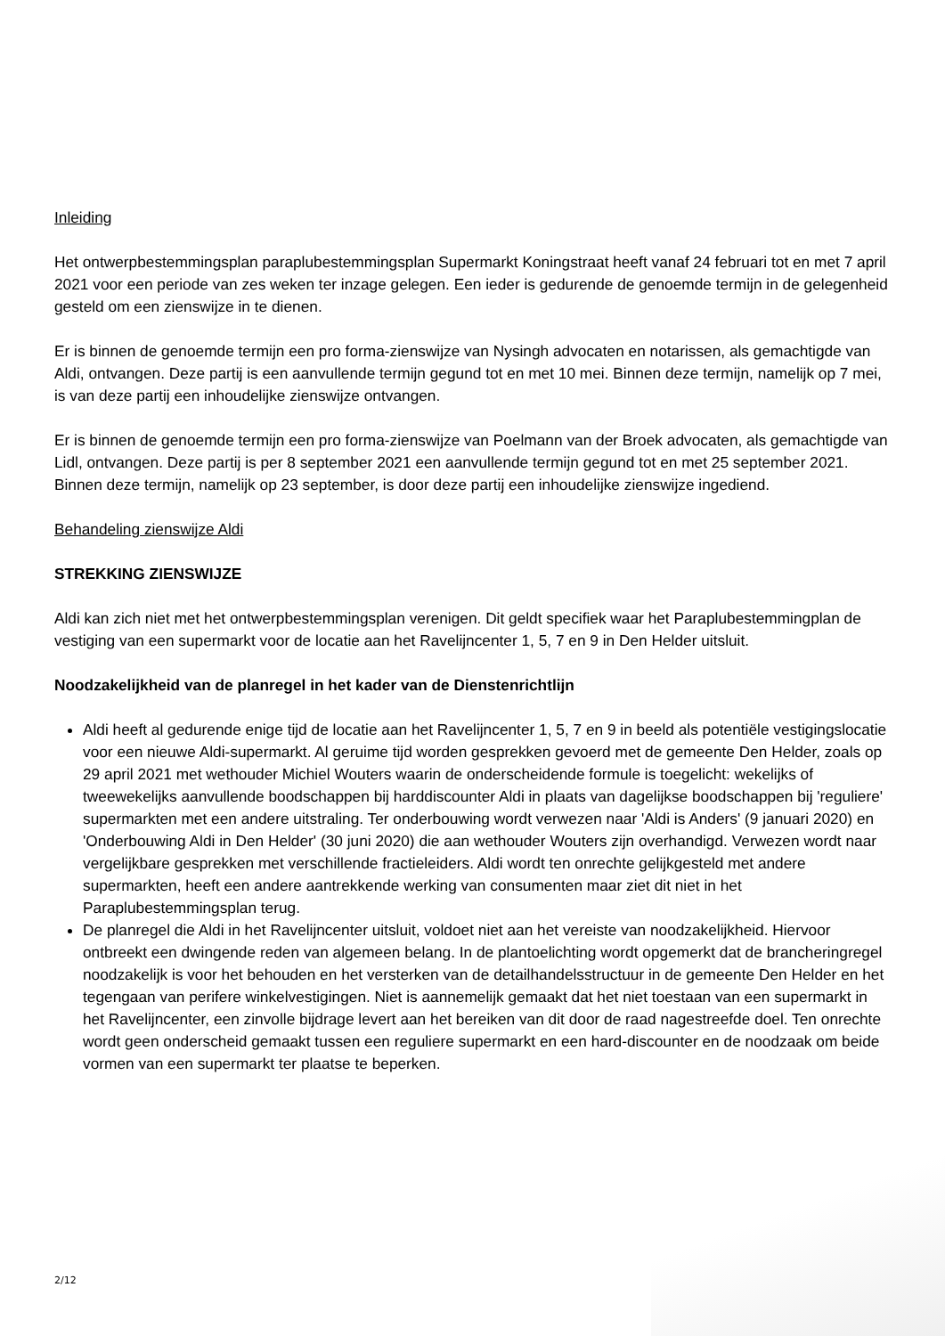Inleiding
Het ontwerpbestemmingsplan paraplubestemmingsplan Supermarkt Koningstraat heeft vanaf 24 februari tot en met 7 april 2021 voor een periode van zes weken ter inzage gelegen. Een ieder is gedurende de genoemde termijn in de gelegenheid gesteld om een zienswijze in te dienen.
Er is binnen de genoemde termijn een pro forma-zienswijze van Nysingh advocaten en notarissen, als gemachtigde van Aldi, ontvangen. Deze partij is een aanvullende termijn gegund tot en met 10 mei. Binnen deze termijn, namelijk op 7 mei, is van deze partij een inhoudelijke zienswijze ontvangen.
Er is binnen de genoemde termijn een pro forma-zienswijze van Poelmann van der Broek advocaten, als gemachtigde van Lidl, ontvangen. Deze partij is per 8 september 2021 een aanvullende termijn gegund tot en met 25 september 2021. Binnen deze termijn, namelijk op 23 september, is door deze partij een inhoudelijke zienswijze ingediend.
Behandeling zienswijze Aldi
STREKKING ZIENSWIJZE
Aldi kan zich niet met het ontwerpbestemmingsplan verenigen. Dit geldt specifiek waar het Paraplubestemmingplan de vestiging van een supermarkt voor de locatie aan het Ravelijncenter 1, 5, 7 en 9 in Den Helder uitsluit.
Noodzakelijkheid van de planregel in het kader van de Dienstenrichtlijn
Aldi heeft al gedurende enige tijd de locatie aan het Ravelijncenter 1, 5, 7 en 9 in beeld als potentiële vestigingslocatie voor een nieuwe Aldi-supermarkt. Al geruime tijd worden gesprekken gevoerd met de gemeente Den Helder, zoals op 29 april 2021 met wethouder Michiel Wouters waarin de onderscheidende formule is toegelicht: wekelijks of tweewekelijks aanvullende boodschappen bij harddiscounter Aldi in plaats van dagelijkse boodschappen bij 'reguliere' supermarkten met een andere uitstraling. Ter onderbouwing wordt verwezen naar 'Aldi is Anders' (9 januari 2020) en 'Onderbouwing Aldi in Den Helder' (30 juni 2020) die aan wethouder Wouters zijn overhandigd. Verwezen wordt naar vergelijkbare gesprekken met verschillende fractieleiders. Aldi wordt ten onrechte gelijkgesteld met andere supermarkten, heeft een andere aantrekkende werking van consumenten maar ziet dit niet in het Paraplubestemmingsplan terug.
De planregel die Aldi in het Ravelijncenter uitsluit, voldoet niet aan het vereiste van noodzakelijkheid. Hiervoor ontbreekt een dwingende reden van algemeen belang. In de plantoelichting wordt opgemerkt dat de brancheringregel noodzakelijk is voor het behouden en het versterken van de detailhandelsstructuur in de gemeente Den Helder en het tegengaan van perifere winkelvestigingen. Niet is aannemelijk gemaakt dat het niet toestaan van een supermarkt in het Ravelijncenter, een zinvolle bijdrage levert aan het bereiken van dit door de raad nagestreefde doel. Ten onrechte wordt geen onderscheid gemaakt tussen een reguliere supermarkt en een hard-discounter en de noodzaak om beide vormen van een supermarkt ter plaatse te beperken.
2/12